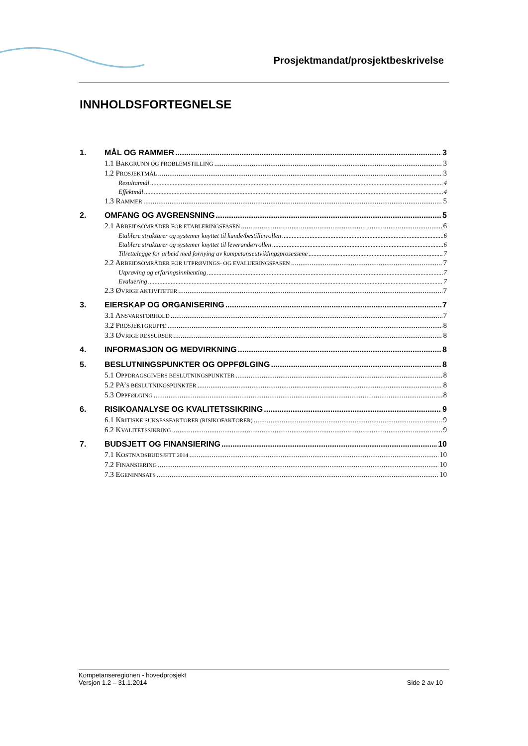Prosjektmandat/prosjektbeskrivelse
INNHOLDSFORTEGNELSE
1. MÅL OG RAMMER 3
1.1 BAKGRUNN OG PROBLEMSTILLING 3
1.2 PROSJEKTMÅL 3
Resultatmål 4
Effektmål 4
1.3 RAMMER 5
2. OMFANG OG AVGRENSNING 5
2.1 ARBEIDSOMRÅDER FOR ETABLERINGSFASEN 6
Etablere strukturer og systemer knyttet til kunde/bestillerrollen 6
Etablere strukturer og systemer knyttet til leverandørrollen 6
Tilrettelegge for arbeid med fornying av kompetanseutviklingsprosessene 7
2.2 ARBEIDSOMRÅDER FOR UTPRØVINGS- OG EVALUERINGSFASEN 7
Utprøving og erfaringsinnhenting 7
Evaluering 7
2.3 ØVRIGE AKTIVITETER 7
3. EIERSKAP OG ORGANISERING 7
3.1 ANSVARSFORHOLD 7
3.2 PROSJEKTGRUPPE 8
3.3 ØVRIGE RESSURSER 8
4. INFORMASJON OG MEDVIRKNING 8
5. BESLUTNINGSPUNKTER OG OPPFØLGING 8
5.1 OPPDRAGSGIVERS BESLUTNINGSPUNKTER 8
5.2 PA’S BESLUTNINGSPUNKTER 8
5.3 OPPFØLGING 8
6. RISIKOANALYSE OG KVALITETSSIKRING 9
6.1 KRITISKE SUKSESSFAKTORER (RISIKOFAKTORER) 9
6.2 KVALITETSSIKRING 9
7. BUDSJETT OG FINANSIERING 10
7.1 KOSTNADSBUDSJETT 2014 10
7.2 FINANSIERING 10
7.3 EGENINNSATS 10
Kompetanseregionen - hovedprosjekt
Versjon 1.2 – 31.1.2014 Side 2 av 10